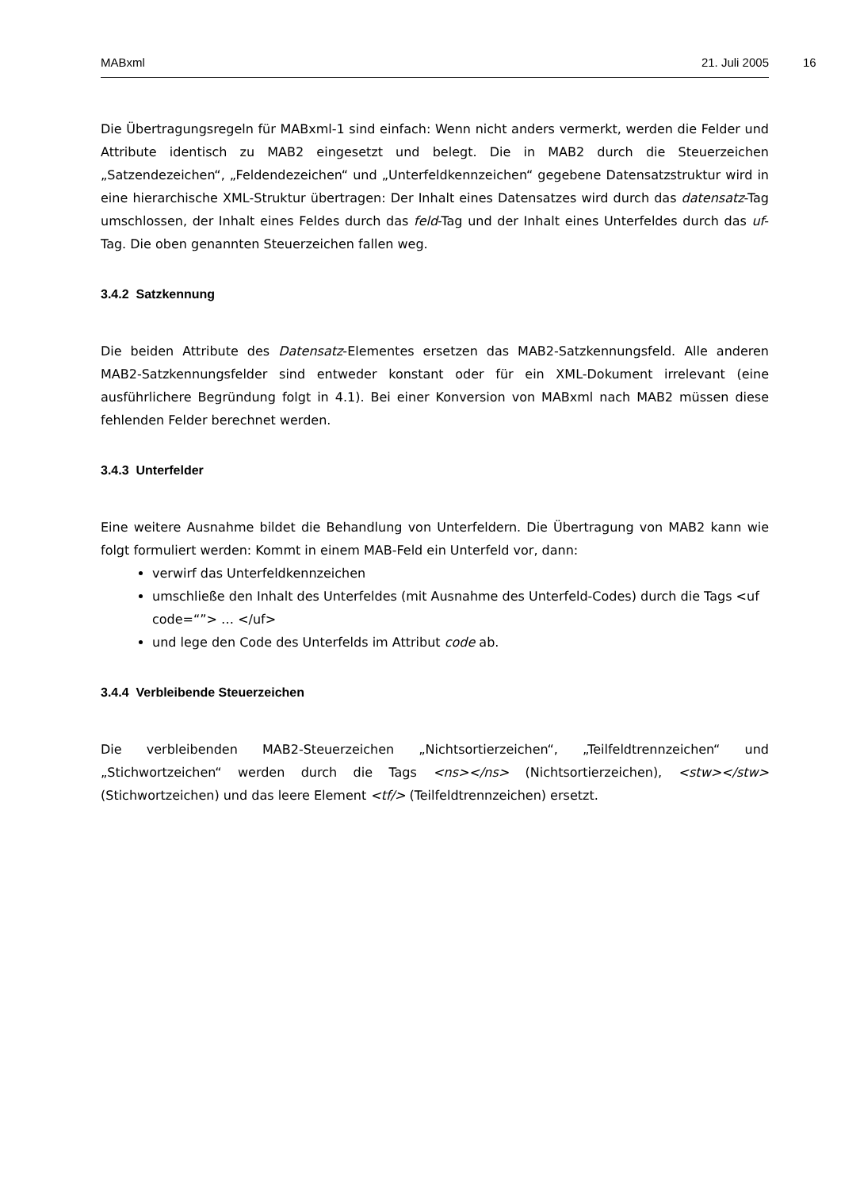MABxml 21. Juli 2005
16
Die Übertragungsregeln für MABxml-1 sind einfach: Wenn nicht anders vermerkt, werden die Felder und Attribute identisch zu MAB2 eingesetzt und belegt. Die in MAB2 durch die Steuerzeichen „Satzendezeichen“, „Feldendezeichen“ und „Unterfeldkennzeichen“ gegebene Datensatzstruktur wird in eine hierarchische XML-Struktur übertragen: Der Inhalt eines Datensatzes wird durch das datensatz-Tag umschlossen, der Inhalt eines Feldes durch das feld-Tag und der Inhalt eines Unterfeldes durch das uf-Tag. Die oben genannten Steuerzeichen fallen weg.
3.4.2 Satzkennung
Die beiden Attribute des Datensatz-Elementes ersetzen das MAB2-Satzkennungsfeld. Alle anderen MAB2-Satzkennungsfelder sind entweder konstant oder für ein XML-Dokument irrelevant (eine ausführlichere Begründung folgt in 4.1). Bei einer Konversion von MABxml nach MAB2 müssen diese fehlenden Felder berechnet werden.
3.4.3 Unterfelder
Eine weitere Ausnahme bildet die Behandlung von Unterfeldern. Die Übertragung von MAB2 kann wie folgt formuliert werden: Kommt in einem MAB-Feld ein Unterfeld vor, dann:
verwirf das Unterfeldkennzeichen
umschließe den Inhalt des Unterfeldes (mit Ausnahme des Unterfeld-Codes) durch die Tags <uf code=“”> … </uf>
und lege den Code des Unterfelds im Attribut code ab.
3.4.4 Verbleibende Steuerzeichen
Die verbleibenden MAB2-Steuerzeichen „Nichtsortierzeichen“, „Teilfeldtrennzeichen“ und „Stichwortzeichen“ werden durch die Tags <ns></ns> (Nichtsortierzeichen), <stw></stw> (Stichwortzeichen) und das leere Element <tf/> (Teilfeldtrennzeichen) ersetzt.